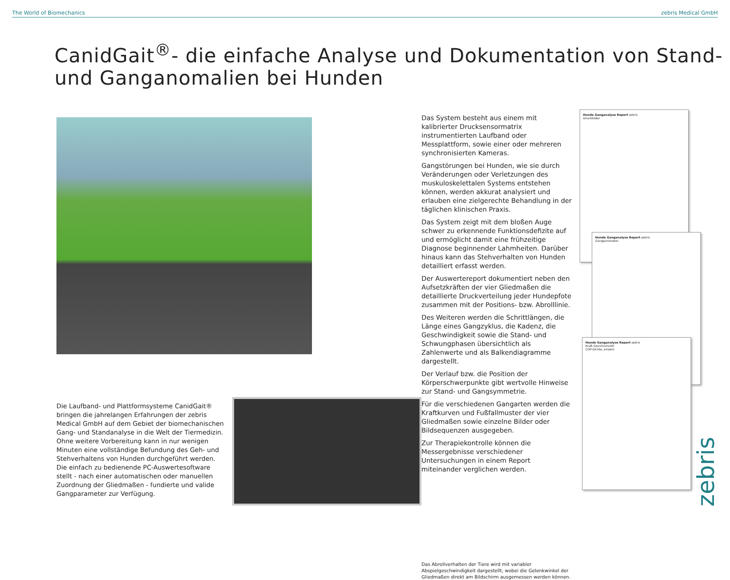The World of Biomechanics zebris Medical GmbH
CanidGait<sup>®</sup>- die einfache Analyse und Dokumentation von Stand- und Ganganomalien bei Hunden
Die Laufband- und Plattformsysteme CanidGait® bringen die jahrelangen Erfahrungen der zebris Medical GmbH auf dem Gebiet der biomechanischen Gang- und Standanalyse in die Welt der Tiermedizin.
Ohne weitere Vorbereitung kann in nur wenigen Minuten eine vollständige Befundung des Geh- und Stehverhaltens von Hunden durchgeführt werden. Die einfach zu bedienende PC-Auswertesoftware stellt - nach einer automatischen oder manuellen Zuordnung der Gliedmaßen - fundierte und valide Gangparameter zur Verfügung.
Das System besteht aus einem mit kalibrierter Drucksensormatrix instrumentierten Laufband oder Messplattform, sowie einer oder mehreren synchronisierten Kameras.
Gangstörungen bei Hunden, wie sie durch Veränderungen oder Verletzungen des muskuloskelettalen Systems entstehen können, werden akkurat analysiert und erlauben eine zielgerechte Behandlung in der täglichen klinischen Praxis.
Das System zeigt mit dem bloßen Auge schwer zu erkennende Funktionsdefizite auf und ermöglicht damit eine frühzeitige Diagnose beginnender Lahmheiten. Darüber hinaus kann das Stehverhalten von Hunden detailliert erfasst werden.
Der Auswertereport dokumentiert neben den Aufsetzkräften der vier Gliedmaßen die detaillierte Druckverteilung jeder Hundepfote zusammen mit der Positions- bzw. Abrolllinie.
Des Weiteren werden die Schrittlängen, die Länge eines Gangzyklus, die Kadenz, die Geschwindigkeit sowie die Stand- und Schwungphasen übersichtlich als Zahlenwerte und als Balkendiagramme dargestellt.
Der Verlauf bzw. die Position der Körperschwerpunkte gibt wertvolle Hinweise zur Stand- und Gangsymmetrie.
Für die verschiedenen Gangarten werden die Kraftkurven und Fußfallmuster der vier Gliedmaßen sowie einzelne Bilder oder Bildsequenzen ausgegeben.
Zur Therapiekontrolle können die Messergebnisse verschiedener Untersuchungen in einem Report miteinander verglichen werden.
Das Abrollverhalten der Tiere wird mit variabler Abspielgeschwindigkeit dargestellt, wobei die Gelenkwinkel der Gliedmaßen direkt am Bildschirm ausgemessen werden können.
Hunde Ganganalyse Report zebris
Druckbilder
Hunde Ganganalyse Report zebris
Gangparameter
Hunde Ganganalyse Report zebris
Kraft (Durchschnitt)
COP-Dichte, einzeln
zebris